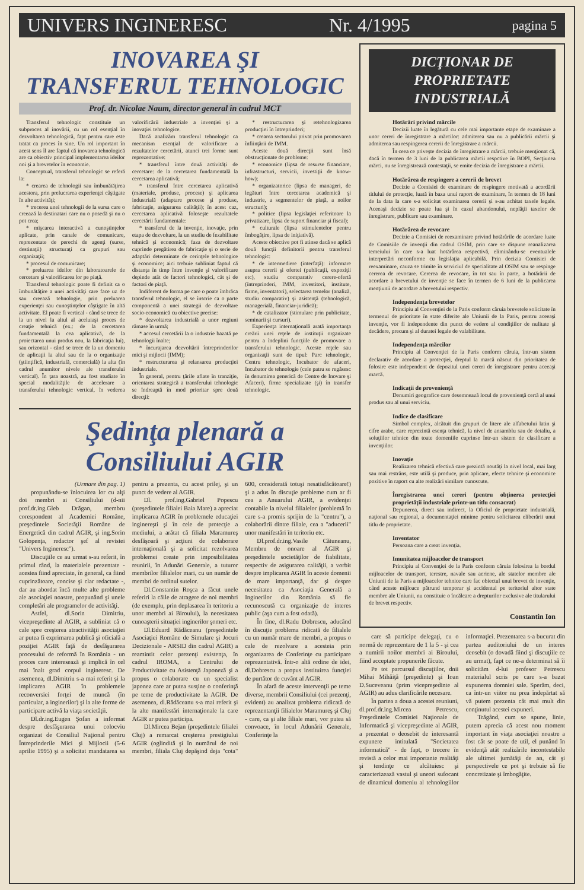UNIVERS INGINERESC Nr. 4/1995 pagina 5
INOVAREA ŞI
TRANSFERUL TEHNOLOGIC
Prof. dr. Nicolae Naum, director general în cadrul MCT
Transferul tehnologic constituie un subproces al inovării, cu un rol esenţial în dezvoltarea tehnologică, fapt pentru care este tratat ca proces în sine. Un rol important în acest sens îl are faptul că inovarea tehnologică are ca obiectiv principal implementarea ideilor noi şi a brevetelor în economie.
Conceptual, transferul tehnologic se referă la:
* crearea de tehnologii sau îmbunătăţirea acestora, prin prelucrarea experienţei câştigate în alte activităţi;
* trecerea unei tehnologii de la sursa care o creează la destinatari care nu o posedă şi nu o pot crea;
* mişcarea interactivă a cunoştinţelor aplicate, prin canale de comunicare, reprezentate de perechi de agenţi (surse, destinaţii) structuraţi ca grupuri sau organizaţii;
* procesul de comunicare;
* preluarea ideilor din laboratoarele de cercetare şi valorificarea lor pe piaţă.
Transferul tehnologic poate fi definit ca o îmbunătăţire a unei activităţi care face uz de sau creează tehnologie, prin preluarea experienţei sau cunoştinţelor câştigate în altă activitate. El poate fi vertical - când se trece de la un nivel la altul al aceluiaşi proces de creaţie tehnică (ex.: de la cercetarea fundamentală la cea aplicativă, de la proiectarea unui produs nou, la fabricaţia lui), sau orizontal - când se trece de la un domeniu de aplicaţii la altul sau de la o organizaţie (ştiinţifică, industrială, comercială) la alta (în cadrul anumitor nivele ale transferului vertical). În ţara noastră, au fost studiate în special modalităţile de accelerare a transferului tehnologic vertical, în vederea valorificării industriale a invenţiei şi a inovaţiei tehnologice.
Dacă analizăm transferul tehnologic ca mecanism esenţial de valorificare a rezultatelor cercetării, atunci trei forme sunt reprezentative:
* transferul între două activităţi de cercetare: de la cercetarea fundamentală la cercetarea aplicativă;
* transferul între cercetarea aplicativă (materiale, produse, procese) şi aplicarea industrială (adaptare procese şi produse, fabricaţie, asigurarea calităţii); în acest caz, cercetarea aplicativă foloseşte rezultatele cercetării fundamentale:
* transferul de la invenţie, inovaţie, prin etapa de dezvoltare, la un studiu de fezabilitate tehnică şi economică; faza de dezvoltare cuprinde pregătirea de fabricaţie şi o serie de adaptări determinate de cerinţele tehnologice şi economice; aici trebuie subliniat faptul că distanţa în timp între invenţie şi valorificare depinde atât de factori tehnologici, cât şi de factori de piaţă.
Indiferent de forma pe care o poate îmbrăca transferul tehnologic, el se înscrie ca o parte componentă a unei strategii de dezvoltare socio-economică cu obiective precise:
* dezvoltarea industrială a unor regiuni rămase în urmă;
* accesul cercetării la o industrie bazată pe tehnologii înalte;
* încurajarea dezvoltării întreprinderilor mici şi mijlocii (IMM);
* restructurarea şi relansarea producţiei industriale.
În general, pentru ţările aflate în tranziţie, orientarea strategică a transferului tehnologic se îndreaptă în mod prioritar spre două direcţii:
* restructurarea şi retehnologizarea producţiei în întreprinderi;
* crearea sectorului privat prin promovarea înfiinţării de IMM.
Aceste două direcţii sunt însă obstrucţionate de probleme:
* economice (lipsa de resurse financiare, infrastructuri, servicii, investiţii de know-how);
* organizatorice (lipsa de manageri, de legături între cercetarea academică şi industrie, a segmentelor de piaţă, a noilor structuri);
* politice (lipsa legislaţiei referitoare la privatizare, lipsa de suport financiar şi fiscal);
* culturale (lipsa stimulentelor pentru îmbogăţire, lipsa de iniţiativă).
Aceste obiective pot fi atinse dacă se aplică două funcţii definitorii pentru transferul tehnologic:
* de intermediere (interfaţă): informare asupra cererii şi ofertei (publicaţii, expoziţii etc), studiu comparativ cerere-ofertă (întreprinderi, IMM, investitori, institute, firme, inventatori), selectarea temelor (analiză, studiu comparativ) şi asistenţă (tehnologică, managerială, financiar-juridică);
* de catalizator (stimulare prin publicitate, seminarii şi cursuri).
Experienţa internaţională arată importanţa creării unei reţele de instituţii organizate pentru a îndeplini funcţiile de promovare a transferului tehnologic. Aceste reţele sau organizaţii sunt de tipul: Parc tehnologic, Centru tehnologic, Incubator de afaceri, Incubator de tehnologie (cele patru se regăsesc în denumirea generică de Centre de Inovare şi Afaceri), firme specializate (şi) în transfer tehnologic.
Şedinţa plenară a
Consiliului AGIR
(Urmare din pag. 1)
propunându-se înlocuirea lor cu alţi doi membri ai Consiliului (d-nii prof.dr.ing.Gleb Drăgan, membru corespondent al Academiei Române, preşedintele Societăţii Române de Energetică din cadrul AGIR, şi ing.Sorin Golopenţa, redactor şef al revistei "Univers Ingineresc").
Discuţiile ce au urmat s-au referit, în primul rând, la materialele prezentate - acestea fiind apreciate, în general, ca fiind cuprinzătoare, concise şi clar redactate -, dar au abordat încă multe alte probleme ale asociaţiei noastre, propunând şi unele completări ale programelor de activităţi.
Astfel, dl.Sorin Dimitriu, vicepreşedinte al AGIR, a subliniat că o cale spre creşterea atractivităţii asociaţiei ar putea fi exprimarea publică şi oficială a poziţiei AGIR faţă de desfăşurarea procesului de reformă în România - un proces care interesează şi implică în cel mai înalt grad corpul ingineresc. De asemenea, dl.Dimitriu s-a mai referit şi la implicarea AGIR în problemele reconversiei forţei de muncă (în particular, a inginerilor) şi la alte forme de participare activă la viaţa societăţii.
Dl.dr.ing.Eugen Şofan a informat despre desfăşurarea unui colocviu organizat de Consiliul Naţional pentru Întreprinderile Mici şi Mijlocii (5-6 aprilie 1995) şi a solicitat mandatarea sa pentru a prezenta, cu acest prilej, şi un punct de vedere al AGIR.
Dl. prof.ing.Gabriel Popescu (preşedintele filialei Baia Mare) a apreciat implicarea AGIR în problemele educaţiei inginereşti şi în cele de protecţie a mediului, a arătat că filiala Maramureş desfăşoară şi acţiuni de colaborare internaţională şi a solicitat rezolvarea problemei create prin imposibilitatea reunirii, în Adunări Generale, a tuturor membrilor filialelor mari, cu un număr de membri de ordinul sutelor.
Dl.Constantin Roşca a făcut unele referiri la căile de atragere de noi membri (de exemplu, prin deplasarea în teritoriu a unor membri ai Biroului), la necesitatea cunoaşterii situaţiei inginerilor şomeri etc.
Dl.Eduard Rădăceanu (preşedintele Asociaţiei Române de Simulare şi Jocuri Decizionale - ARSID din cadrul AGIR) a reamintit celor prezenţi existenţa, în cadrul IROMA, a Centrului de Productivitate cu Asistenţă Japoneză şi a propus o colaborare cu un specialist japonez care ar putea susţine o conferinţă pe teme de productivitate la AGIR. De asemenea, dl.Rădăceanu s-a mai referit şi la alte manifestări internaţionale la care AGIR ar putea participa.
Dl.Mircea Bejan (preşedintele filialei Cluj) a remarcat creşterea prestigiului AGIR (oglindită şi în numărul de noi membri, filiala Cluj depăşind deja "cota" 600, considerată totuşi nesatisfăcătoare!) şi a adus în discuţie probleme cum ar fi cea a Anuarului AGIR, a evidenţei contabile la nivelul filialelor (problemă în care s-a promis sprijin de la "centru"), a colaborării dintre filiale, cea a "aducerii" unor manifestări în teritoriu etc.
Dl.prof.dr.ing.Vasile Cătuneanu, Membru de onoare al AGIR şi preşedintele societăţilor de fiabilitate, respectiv de asigurarea calităţii, a vorbit despre implicarea AGIR în aceste domenii de mare importanţă, dar şi despre necesitatea ca Asociaţia Generală a Inginerilor din România să fie recunoscută ca organizaţie de interes public (aşa cum a fost odată).
În fine, dl.Radu Dobrescu, aducând în discuţie problema ridicată de filialele cu un număr mare de membri, a propus o cale de rezolvare a acesteia prin organizarea de Conferinţe cu participare reprezentativă. Într-o altă ordine de idei, dl.Dobrescu a propus instituirea funcţiei de purtător de cuvânt al AGIR.
În afară de aceste intervenţii pe teme diverse, membrii Consiliului (cei prezenţi, evident) au analizat problema ridicată de reprezentanţii filialelor Maramureş şi Cluj - care, ca şi alte filiale mari, vor putea să convoace, în locul Adunării Generale, Conferinţe la
DICŢIONAR DE PROPRIETATE INDUSTRIALĂ
Hotărâri privind mărcile
Decizii luate în legătură cu cele mai importante etape de examinare a unor cereri de înregistrare a mărcilor: admiterea sau nu a publicării mărcii şi admiterea sau respingerea cererii de înregistrare a mărcii.
În ceea ce priveşte decizia de înregistrare a mărcii, trebuie menţionat că, dacă în termen de 3 luni de la publicarea mărcii respctive în BOPI, Secţiunea mărci, nu se înregistrează contestaţii, se emite decizia de înregistrare a mărcii.
Hotărârea de respingere a cererii de brevet
Decizie a Comisiei de examinare de respingere motivată a acordării titlului de protecţie, luată în baza unui raport de examinare, în termen de 18 luni de la data la care s-a solicitat examinarea cererii şi s-au achitat taxele legale. Aceeaşi decizie se poate lua şi în cazul abandonului, neplăţii taxelor de înregistrare, publicare sau examinare.
Hotărârea de revocare
Decizie a Comisiei de reexaminare privind hotărârile de acordare luate de Comisiile de invenţii din cadrul OSIM, prin care se dispune reanalizarea temeiului în care s-a luat hotărârea respectivă, eliminându-se eventualele interpretări neconforme cu legislaţia aplicabilă. Prin decizia Comisiei de reexaminare, cauza se trimite în serviciul de specialitate al OSIM sau se respinge cererea de revocare. Cererea de revocare, în tot sau în parte, a hotărârii de acordare a brevetului de invenţie se face în termen de 6 luni de la publicarea menţiunii de acordare a brevetului respectiv.
Independenţa brevetelor
Principiu al Convenţiei de la Paris conform căruia brevetele solicitate în termenul de prioritate în state diferite ale Uniunii de la Paris, pentru aceeaşi invenţie, vor fi independente din punct de vedere al condiţiilor de nulitate şi decădere, precum şi al duratei legale de valabilitate.
Independenţa mărcilor
Principiu al Convenţiei de la Paris conform căruia, într-un sistem declarativ de acordare a protecţiei, dreptul la marcă născut din prioritatea de folosire este independent de depozitul unei cereri de înregistrare pentru aceeaşi marcă.
Indicaţii de provenienţă
Denumiri geografice care desemnează locul de provenienţă certă al unui produs sau al unui serviciu.
Indice de clasificare
Simbol complex, alcătuit din grupuri de litere ale alfabetului latin şi cifre arabe, care reprezintă esenţa tehnică, la nivel de ansamblu sau de detaliu, a soluţiilor tehnice din toate domeniile cuprinse într-un sistem de clasificare a invenţiilor.
Inovaţie
Realizarea tehnică efectivă care prezintă noutăţi la nivel local, mai larg sau mai restrâns, este utilă şi produce, prin aplicare, efecte tehnice şi economice pozitive în raport cu alte realizări similare cunoscute.
Înregistrarea unei cereri (pentru obţinerea protecţiei proprietăţii industriale printr-un titlu consacrat)
Depunerea, direct sau indirect, la Oficiul de proprietate industrială, naţional sau regional, a documentaţiei minime pentru solicitarea eliberării unui titlu de proprietate.
Inventator
Persoana care a creat invenţia.
Imunitatea mijloacelor de transport
Principiu al Convenţiei de la Paris conform căruia folosirea la bordul mijloacelor de transport, terestre, navale sau aeriene, ale statelor membre ale Uniunii de la Paris a mijloacelor tehnice care fac obiectul unui brevet de invenţie, când aceste mijloace pătrund temporar şi accidental pe teritoriul altor state membre ale Uniunii, nu constituie o încălcare a drepturilor exclusive ale titularului de brevet respectiv.
Constantin Ion
care să participe delegaţi, cu o normă de reprezentare de 1 la 5 - şi cea a numirii noilor membri ai Biroului, fiind acceptate propunerile făcute.
Pe tot parcursul discuţiilor, dnii Mihai Mihăiţă (preşedinte) şi Ioan D.Suceveanu (prim vicepreşedinte al AGIR) au adus clarificările necesare.
În partea a doua a acestei reuniuni, dl.prof.dr.ing.Mircea Petrescu, Preşedintele Comisiei Naţionale de Informatică şi vicepreşedinte al AGIR, a prezentat o deosebit de interesantă expunere intitulată "Societatea informatică" - de fapt, o trecere în revistă a celor mai importante realităţi şi tendinţe ce alcătuiesc şi caracterizează vastul şi uneori sufocant de dinamicul domeniu al tehnologiilor informaţiei. Prezentarea s-a bucurat din partea auditoriului de un interes deosebit (o dovadă fiind şi discuţiile ce au urmat), fapt ce ne-a determinat să îi solicităm d-lui profesor Petrescu materialul scris pe care s-a bazat expunerea domniei sale. Sperăm, deci, ca într-un viitor nu prea îndepărtat să vă putem prezenta cât mai mult din conţinutul acestei expuneri.
Trăgând, cum se spune, linie, putem aprecia că acest nou moment important în viaţa asociaţiei noastre a fost cât se poate de util, el punând în evidenţă atât realizările incontestabile ale ultimei jumătăţi de an, cât şi perspectivele ce pot şi trebuie să fie concretizate şi îmbogăţite.